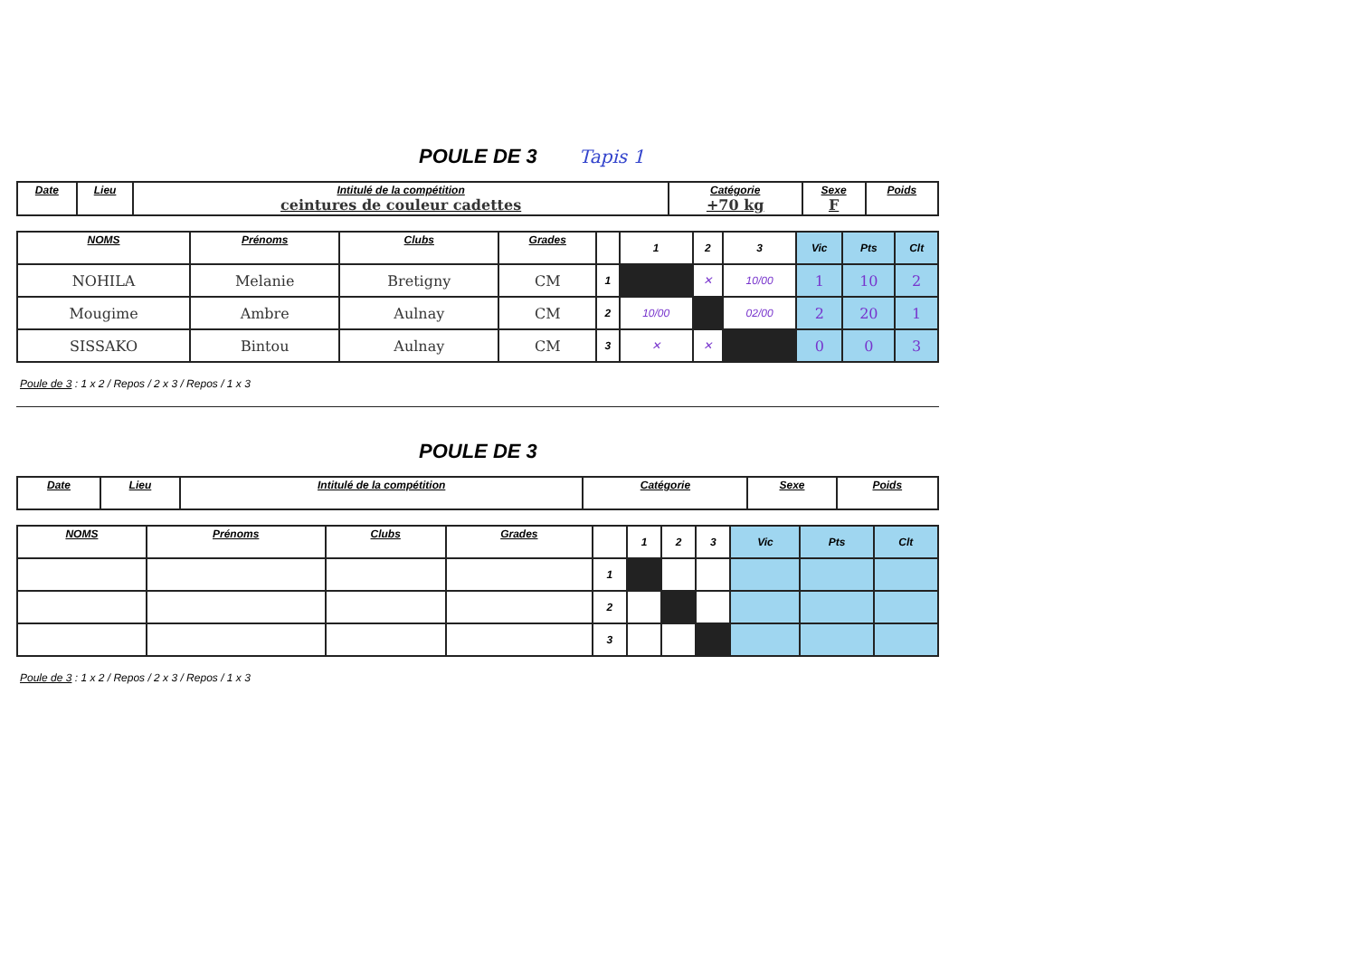POULE DE 3 Tapis 1
| Date | Lieu | Intitulé de la compétition ceintures de couleur cadettes | Catégorie +70 kg | Sexe F | Poids |
| --- | --- | --- | --- | --- | --- |
| NOMS | Prénoms | Clubs | Grades | | 1 | 2 | 3 | Vic | Pts | Clt |
| NOHILA | Melanie | Bretigny | CM | 1 | | ✕ | 10/00 | 1 | 10 | 2 |
| Mougime | Ambre | Aulnay | CM | 2 | 10/00 | | 02/00 | 2 | 20 | 1 |
| SISSAKO | Bintou | Aulnay | CM | 3 | ✕ | ✕ | | 0 | 0 | 3 |
Poule de 3 : 1 x 2 / Repos / 2 x 3 / Repos / 1 x 3
POULE DE 3
| Date | Lieu | Intitulé de la compétition | Catégorie | Sexe | Poids |
| --- | --- | --- | --- | --- | --- |
| NOMS | Prénoms | Clubs | Grades | | 1 | 2 | 3 | Vic | Pts | Clt |
| | | | | 1 | | | | | | |
| | | | | 2 | | | | | | |
| | | | | 3 | | | | | | |
Poule de 3 : 1 x 2 / Repos / 2 x 3 / Repos / 1 x 3